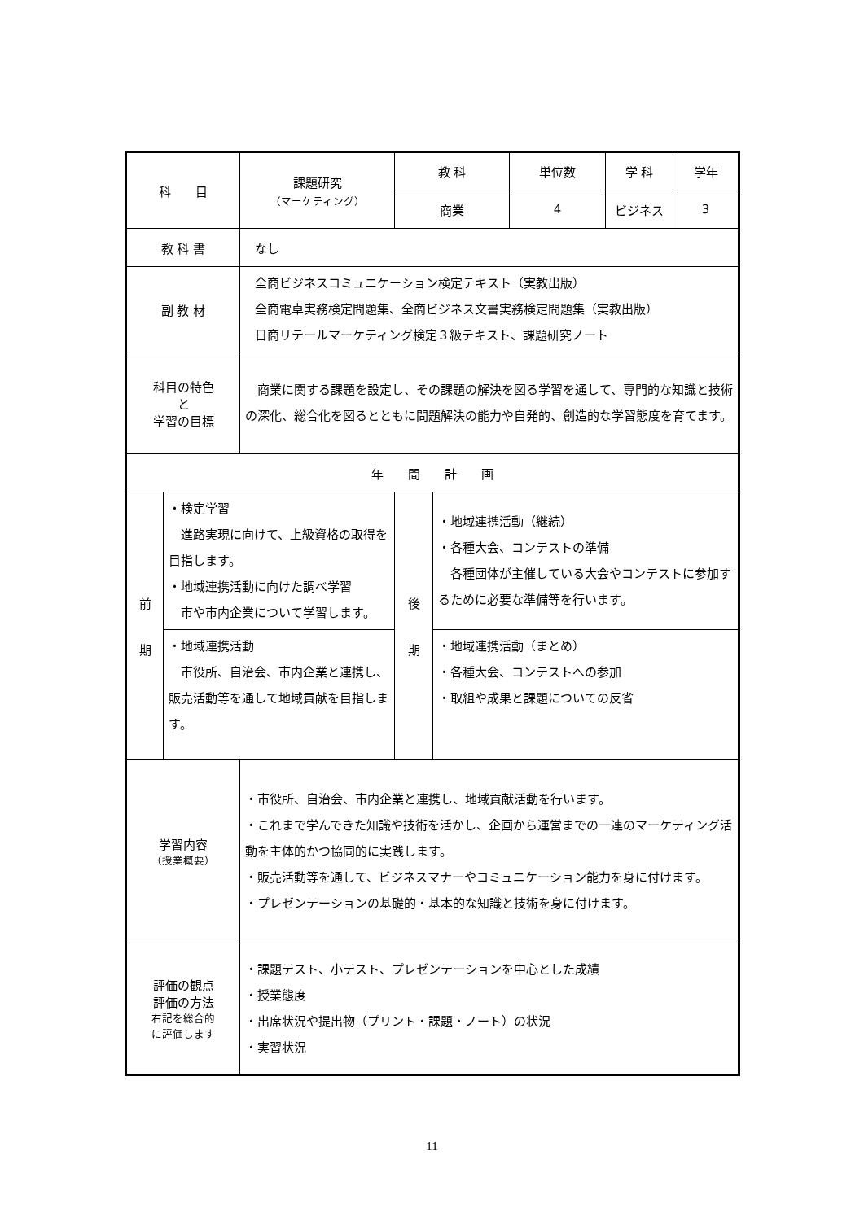| 科 目 | | 課題研究 （マーケティング） | 教 科 | | 単位数 | 学 科 | 学年 |
| | | | 商業 | | 4 | ビジネス | 3 |
| 教 科 書 | | なし | | | | | |
| 副 教 材 | | 全商ビジネスコミュニケーション検定テキスト（実教出版） 全商電卓実務検定問題集、全商ビジネス文書実務検定問題集（実教出版） 日商リテールマーケティング検定３級テキスト、課題研究ノート | | | | | |
| 科目の特色 と 学習の目標 | | 商業に関する課題を設定し、その課題の解決を図る学習を通して、専門的な知識と技術の深化、総合化を図るとともに問題解決の能力や自発的、創造的な学習態度を育てます。 | | | | | |
| 年 間 計 画 | | | | | | | |
| 前 期 | ・検定学習 進路実現に向けて、上級資格の取得を目指します。 ・地域連携活動に向けた調べ学習 市や市内企業について学習します。 | | 後 期 | ・地域連携活動（継続） ・各種大会、コンテストの準備 各種団体が主催している大会やコンテストに参加するために必要な準備等を行います。 | | | |
| | ・地域連携活動 市役所、自治会、市内企業と連携し、販売活動等を通して地域貢献を目指します。 | | | ・地域連携活動（まとめ） ・各種大会、コンテストへの参加 ・取組や成果と課題についての反省 | | | |
| 学習内容 （授業概要） | | ・市役所、自治会、市内企業と連携し、地域貢献活動を行います。 ・これまで学んできた知識や技術を活かし、企画から運営までの一連のマーケティング活動を主体的かつ協同的に実践します。 ・販売活動等を通して、ビジネスマナーやコミュニケーション能力を身に付けます。 ・プレゼンテーションの基礎的・基本的な知識と技術を身に付けます。 | | | | | |
| 評価の観点 評価の方法 右記を総合的 に評価します | | ・課題テスト、小テスト、プレゼンテーションを中心とした成績 ・授業態度 ・出席状況や提出物（プリント・課題・ノート）の状況 ・実習状況 | | | | | |
11